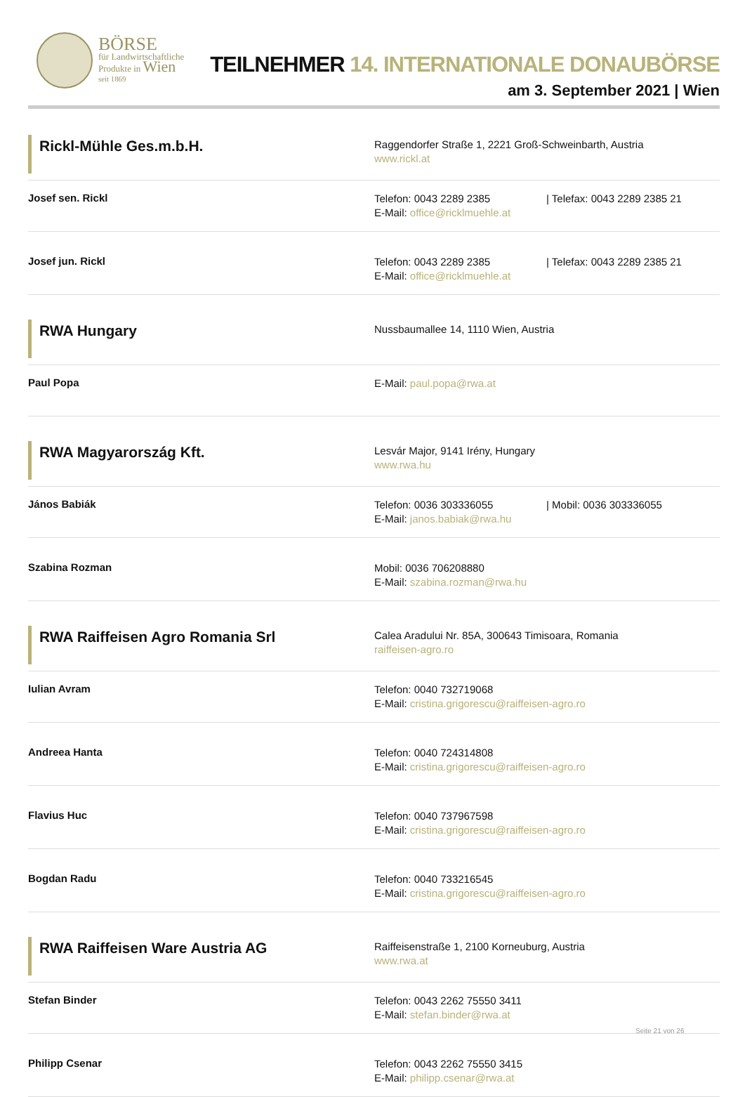BÖRSE
für Landwirtschaftliche
Produkte in Wien
seit 1869
TEILNEHMER 14. INTERNATIONALE DONAUBÖRSE
am 3. September 2021 | Wien
Rickl-Mühle Ges.m.b.H.
Raggendorfer Straße 1, 2221 Groß-Schweinbarth, Austria
www.rickl.at
Josef sen. Rickl
Telefon: 0043 2289 2385 | Telefax: 0043 2289 2385 21
E-Mail: office@ricklmuehle.at
Josef jun. Rickl
Telefon: 0043 2289 2385 | Telefax: 0043 2289 2385 21
E-Mail: office@ricklmuehle.at
RWA Hungary
Nussbaumallee 14, 1110 Wien, Austria
Paul Popa
E-Mail: paul.popa@rwa.at
RWA Magyarország Kft.
Lesvár Major, 9141 Irény, Hungary
www.rwa.hu
János Babiák
Telefon: 0036 303336055 | Mobil: 0036 303336055
E-Mail: janos.babiak@rwa.hu
Szabina Rozman
Mobil: 0036 706208880
E-Mail: szabina.rozman@rwa.hu
RWA Raiffeisen Agro Romania Srl
Calea Aradului Nr. 85A, 300643 Timisoara, Romania
raiffeisen-agro.ro
Iulian Avram
Telefon: 0040 732719068
E-Mail: cristina.grigorescu@raiffeisen-agro.ro
Andreea Hanta
Telefon: 0040 724314808
E-Mail: cristina.grigorescu@raiffeisen-agro.ro
Flavius Huc
Telefon: 0040 737967598
E-Mail: cristina.grigorescu@raiffeisen-agro.ro
Bogdan Radu
Telefon: 0040 733216545
E-Mail: cristina.grigorescu@raiffeisen-agro.ro
RWA Raiffeisen Ware Austria AG
Raiffeisenstraße 1, 2100 Korneuburg, Austria
www.rwa.at
Stefan Binder
Telefon: 0043 2262 75550 3411
E-Mail: stefan.binder@rwa.at
Philipp Csenar
Telefon: 0043 2262 75550 3415
E-Mail: philipp.csenar@rwa.at
Seite 21 von 26